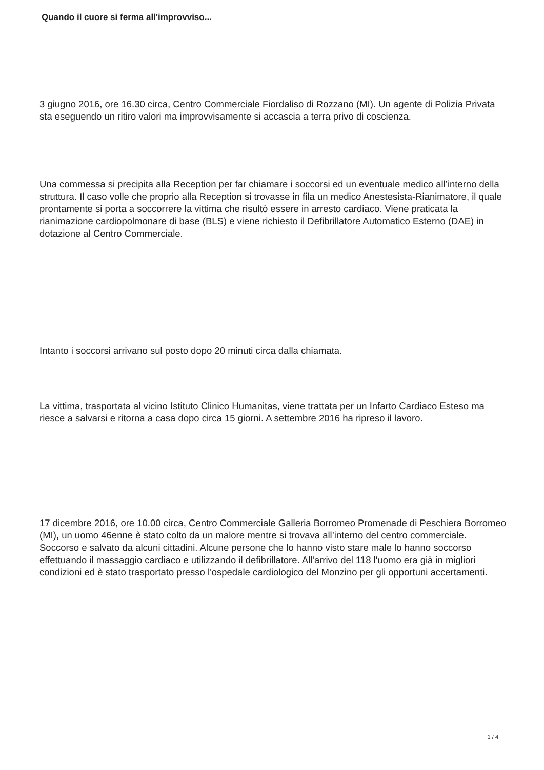Quando il cuore si ferma all'improvviso...
3 giugno 2016, ore 16.30 circa, Centro Commerciale Fiordaliso di Rozzano (MI). Un agente di Polizia Privata sta eseguendo un ritiro valori ma improvvisamente si accascia a terra privo di coscienza.
Una commessa si precipita alla Reception per far chiamare i soccorsi ed un eventuale medico all’interno della struttura. Il caso volle che proprio alla Reception si trovasse in fila un medico Anestesista-Rianimatore, il quale prontamente si porta a soccorrere la vittima che risultò essere in arresto cardiaco. Viene praticata la rianimazione cardiopolmonare di base (BLS) e viene richiesto il Defibrillatore Automatico Esterno (DAE) in dotazione al Centro Commerciale.
Intanto i soccorsi arrivano sul posto dopo 20 minuti circa dalla chiamata.
La vittima, trasportata al vicino Istituto Clinico Humanitas, viene trattata per un Infarto Cardiaco Esteso ma riesce a salvarsi e ritorna a casa dopo circa 15 giorni. A settembre 2016 ha ripreso il lavoro.
17 dicembre 2016, ore 10.00 circa, Centro Commerciale Galleria Borromeo Promenade di Peschiera Borromeo (MI), un uomo 46enne è stato colto da un malore mentre si trovava all’interno del centro commerciale. Soccorso e salvato da alcuni cittadini. Alcune persone che lo hanno visto stare male lo hanno soccorso effettuando il massaggio cardiaco e utilizzando il defibrillatore. All'arrivo del 118 l'uomo era già in migliori condizioni ed è stato trasportato presso l'ospedale cardiologico del Monzino per gli opportuni accertamenti.
1 / 4